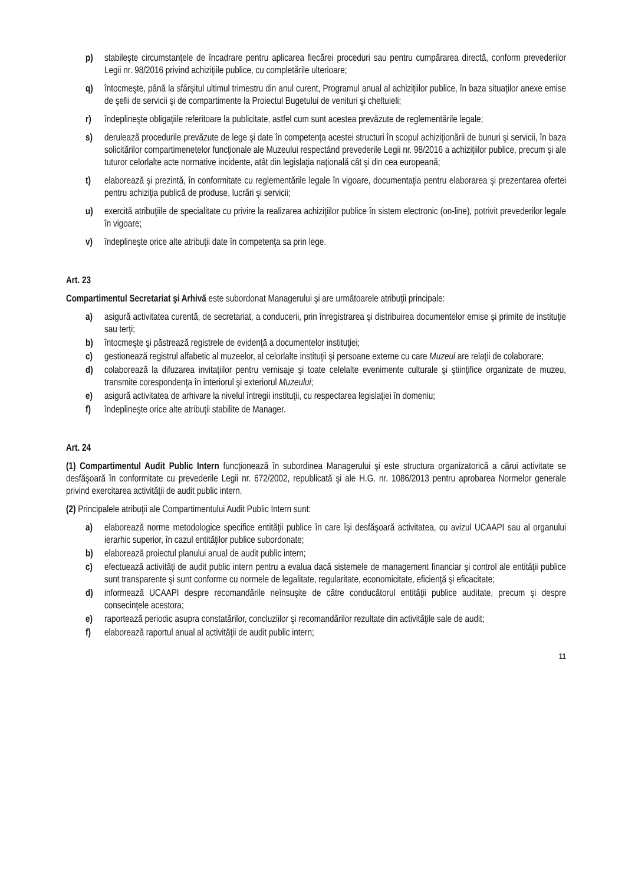p) stabileşte circumstanţele de încadrare pentru aplicarea fiecărei proceduri sau pentru cumpărarea directă, conform prevederilor Legii nr. 98/2016 privind achiziţiile publice, cu completările ulterioare;
q) întocmeşte, până la sfârşitul ultimul trimestru din anul curent, Programul anual al achiziţiilor publice, în baza situaţilor anexe emise de şefii de servicii şi de compartimente la Proiectul Bugetului de venituri şi cheltuieli;
r) îndeplineşte obligaţiile referitoare la publicitate, astfel cum sunt acestea prevăzute de reglementările legale;
s) derulează procedurile prevăzute de lege şi date în competenţa acestei structuri în scopul achiziţionării de bunuri şi servicii, în baza solicitărilor compartimenetelor funcţionale ale Muzeului respectând prevederile Legii nr. 98/2016 a achiziţiilor publice, precum şi ale tuturor celorlalte acte normative incidente, atât din legislaţia naţională cât şi din cea europeană;
t) elaborează şi prezintă, în conformitate cu reglementările legale în vigoare, documentaţia pentru elaborarea şi prezentarea ofertei pentru achiziţia publică de produse, lucrări şi servicii;
u) exercită atribuţiile de specialitate cu privire la realizarea achiziţiilor publice în sistem electronic (on-line), potrivit prevederilor legale în vigoare;
v) îndeplineşte orice alte atribuţii date în competenţa sa prin lege.
Art. 23
Compartimentul Secretariat şi Arhivă este subordonat Managerului şi are următoarele atribuţii principale:
a) asigură activitatea curentă, de secretariat, a conducerii, prin înregistrarea şi distribuirea documentelor emise şi primite de instituţie sau terţi;
b) întocmeşte şi păstrează registrele de evidenţă a documentelor instituţiei;
c) gestionează registrul alfabetic al muzeelor, al celorlalte instituţii şi persoane externe cu care Muzeul are relaţii de colaborare;
d) colaborează la difuzarea invitaţiilor pentru vernisaje şi toate celelalte evenimente culturale şi ştiinţifice organizate de muzeu, transmite corespondenţa în interiorul şi exteriorul Muzeului;
e) asigură activitatea de arhivare la nivelul întregii instituţii, cu respectarea legislaţiei în domeniu;
f) îndeplineşte orice alte atribuţii stabilite de Manager.
Art. 24
(1) Compartimentul Audit Public Intern funcţionează în subordinea Managerului şi este structura organizatorică a cărui activitate se desfăşoară în conformitate cu prevederile Legii nr. 672/2002, republicată şi ale H.G. nr. 1086/2013 pentru aprobarea Normelor generale privind exercitarea activităţii de audit public intern.
(2) Principalele atribuţii ale Compartimentului Audit Public Intern sunt:
a) elaborează norme metodologice specifice entităţii publice în care îşi desfăşoară activitatea, cu avizul UCAAPI sau al organului ierarhic superior, în cazul entităţilor publice subordonate;
b) elaborează proiectul planului anual de audit public intern;
c) efectuează activităţi de audit public intern pentru a evalua dacă sistemele de management financiar şi control ale entităţii publice sunt transparente şi sunt conforme cu normele de legalitate, regularitate, economicitate, eficienţă şi eficacitate;
d) informează UCAAPI despre recomandările neînsuşite de către conducătorul entităţii publice auditate, precum şi despre consecinţele acestora;
e) raportează periodic asupra constatărilor, concluziilor şi recomandărilor rezultate din activităţile sale de audit;
f) elaborează raportul anual al activităţii de audit public intern;
11